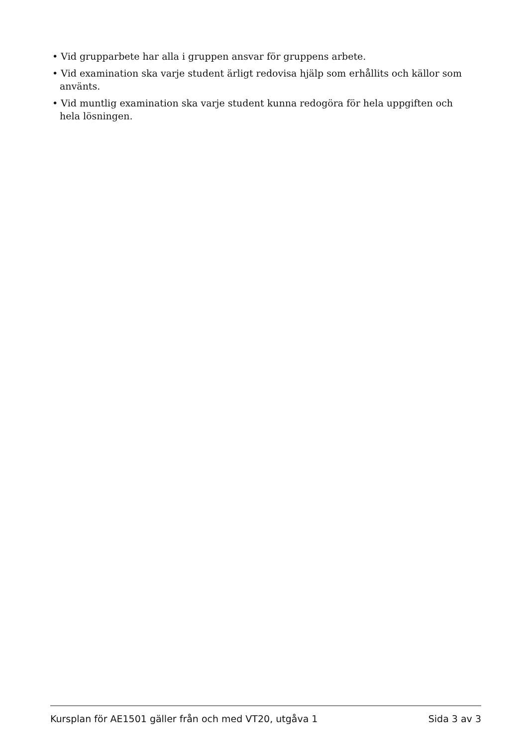• Vid grupparbete har alla i gruppen ansvar för gruppens arbete.
• Vid examination ska varje student ärligt redovisa hjälp som erhållits och källor som använts.
• Vid muntlig examination ska varje student kunna redogöra för hela uppgiften och hela lösningen.
Kursplan för AE1501 gäller från och med VT20, utgåva 1 Sida 3 av 3